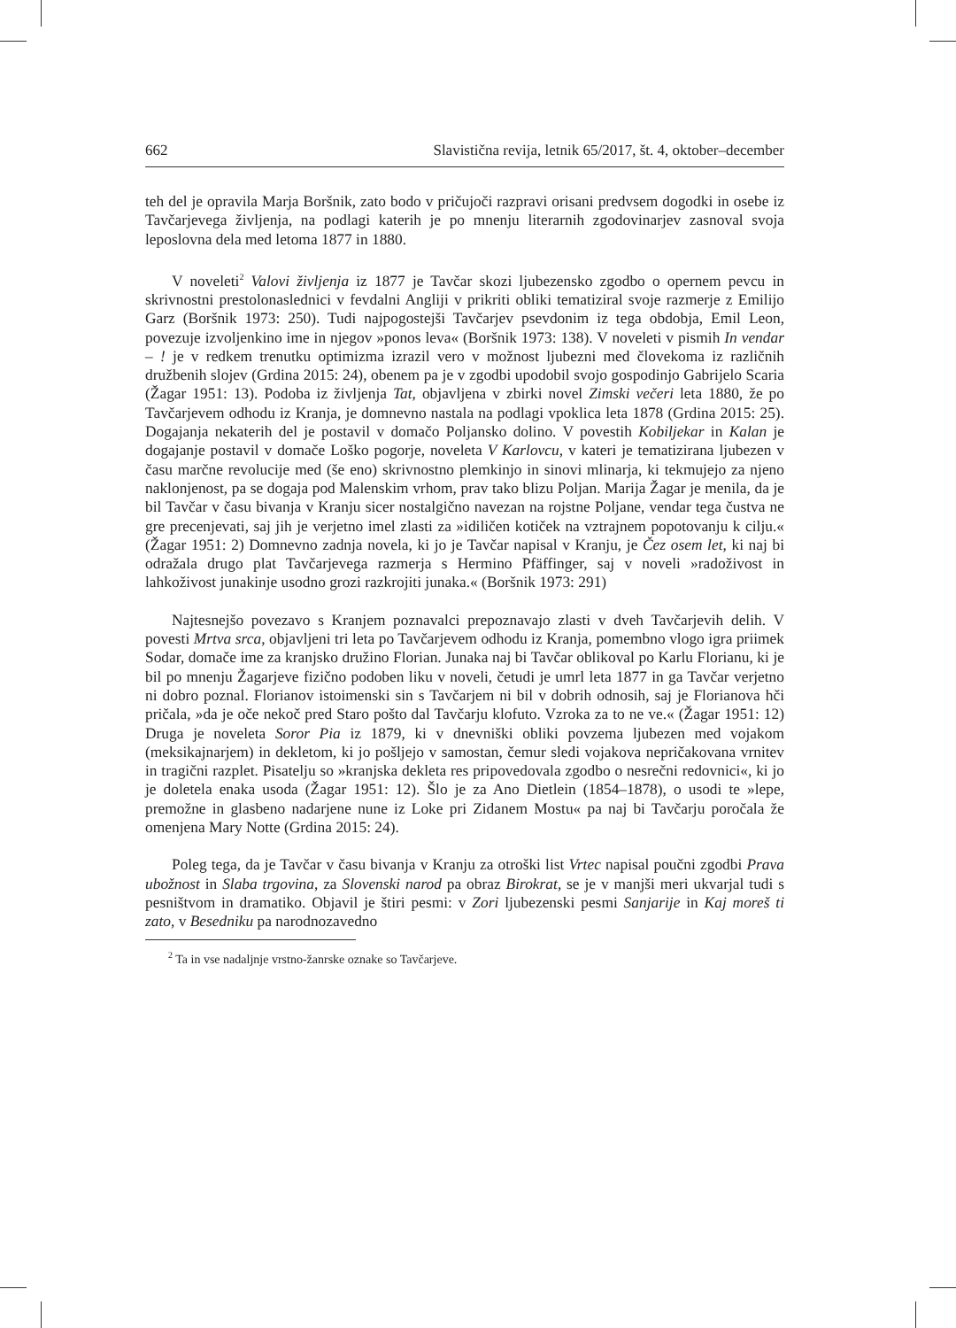662 Slavistična revija, letnik 65/2017, št. 4, oktober–december
teh del je opravila Marja Boršnik, zato bodo v pričujoči razpravi orisani predvsem dogodki in osebe iz Tavčarjevega življenja, na podlagi katerih je po mnenju literarnih zgodovinarjev zasnoval svoja leposlovna dela med letoma 1877 in 1880.
V noveleti<sup>2</sup> Valovi življenja iz 1877 je Tavčar skozi ljubezensko zgodbo o opernem pevcu in skrivnostni prestolonaslednici v fevdalni Angliji v prikriti obliki tematiziral svoje razmerje z Emilijo Garz (Boršnik 1973: 250). Tudi najpogostejši Tavčarjev psevdonim iz tega obdobja, Emil Leon, povezuje izvoljenkino ime in njegov »ponos leva« (Boršnik 1973: 138). V noveleti v pismih In vendar – ! je v redkem trenutku optimizma izrazil vero v možnost ljubezni med človekoma iz različnih družbenih slojev (Grdina 2015: 24), obenem pa je v zgodbi upodobil svojo gospodinjo Gabrijelo Scaria (Žagar 1951: 13). Podoba iz življenja Tat, objavljena v zbirki novel Zimski večeri leta 1880, že po Tavčarjevem odhodu iz Kranja, je domnevno nastala na podlagi vpoklica leta 1878 (Grdina 2015: 25). Dogajanja nekaterih del je postavil v domačo Poljansko dolino. V povestih Kobiljekar in Kalan je dogajanje postavil v domače Loško pogorje, noveleta V Karlovcu, v kateri je tematizirana ljubezen v času marčne revolucije med (še eno) skrivnostno plemkinjo in sinovi mlinarja, ki tekmujejo za njeno naklonjenost, pa se dogaja pod Malenskim vrhom, prav tako blizu Poljan. Marija Žagar je menila, da je bil Tavčar v času bivanja v Kranju sicer nostalgično navezan na rojstne Poljane, vendar tega čustva ne gre precenjevati, saj jih je verjetno imel zlasti za »idiličen kotiček na vztrajnem popotovanju k cilju.« (Žagar 1951: 2) Domnevno zadnja novela, ki jo je Tavčar napisal v Kranju, je Čez osem let, ki naj bi odražala drugo plat Tavčarjevega razmerja s Hermino Pfäffinger, saj v noveli »radoživost in lahkoživost junakinje usodno grozi razkrojiti junaka.« (Boršnik 1973: 291)
Najtesnejšo povezavo s Kranjem poznavalci prepoznavajo zlasti v dveh Tavčarjevih delih. V povesti Mrtva srca, objavljeni tri leta po Tavčarjevem odhodu iz Kranja, pomembno vlogo igra priimek Sodar, domače ime za kranjsko družino Florian. Junaka naj bi Tavčar oblikoval po Karlu Florianu, ki je bil po mnenju Žagarjeve fizično podoben liku v noveli, četudi je umrl leta 1877 in ga Tavčar verjetno ni dobro poznal. Florianov istoimenski sin s Tavčarjem ni bil v dobrih odnosih, saj je Florianova hči pričala, »da je oče nekoč pred Staro pošto dal Tavčarju klofuto. Vzroka za to ne ve.« (Žagar 1951: 12) Druga je noveleta Soror Pia iz 1879, ki v dnevniški obliki povzema ljubezen med vojakom (meksikajnarjem) in dekletom, ki jo pošljejo v samostan, čemur sledi vojakova nepričakovana vrnitev in tragični razplet. Pisatelju so »kranjska dekleta res pripovedovala zgodbo o nesrečni redovnici«, ki jo je doletela enaka usoda (Žagar 1951: 12). Šlo je za Ano Dietlein (1854–1878), o usodi te »lepe, premožne in glasbeno nadarjene nune iz Loke pri Zidanem Mostu« pa naj bi Tavčarju poročala že omenjena Mary Notte (Grdina 2015: 24).
Poleg tega, da je Tavčar v času bivanja v Kranju za otroški list Vrtec napisal poučni zgodbi Prava ubožnost in Slaba trgovina, za Slovenski narod pa obraz Birokrat, se je v manjši meri ukvarjal tudi s pesništvom in dramatiko. Objavil je štiri pesmi: v Zori ljubezenski pesmi Sanjarije in Kaj moreš ti zato, v Besedniku pa narodnozavedno
<sup>2</sup> Ta in vse nadaljnje vrstno-žanrske oznake so Tavčarjeve.